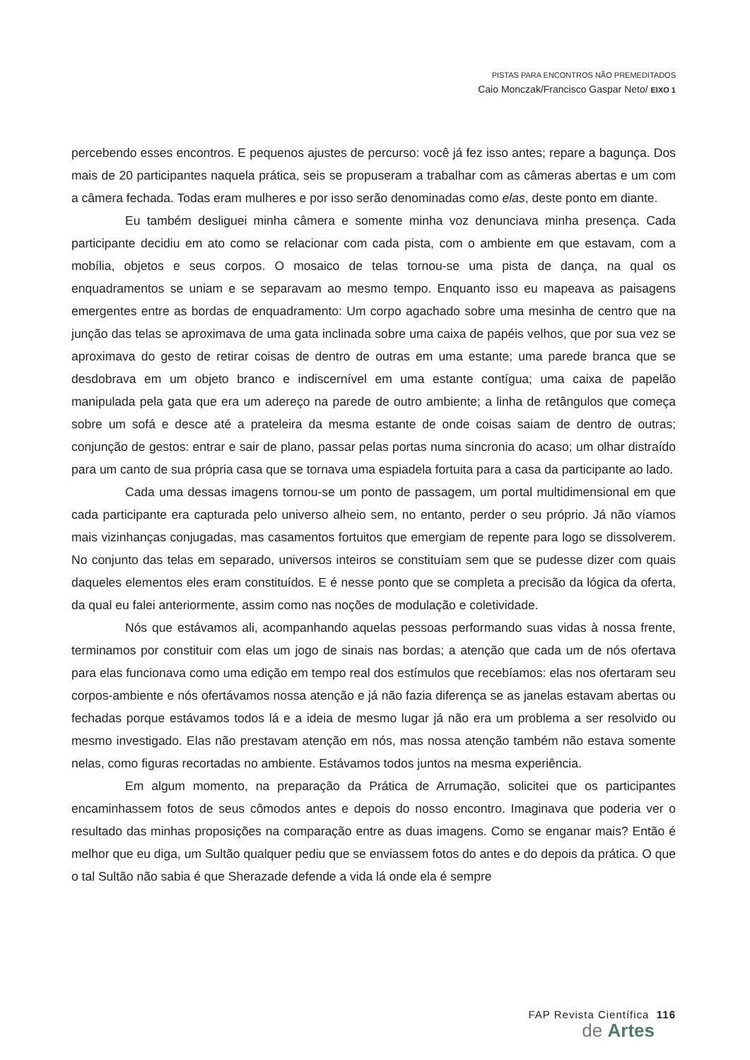PISTAS PARA ENCONTROS NÃO PREMEDITADOS
Caio Monczak/Francisco Gaspar Neto/ EIXO 1
percebendo esses encontros. E pequenos ajustes de percurso: você já fez isso antes; repare a bagunça. Dos mais de 20 participantes naquela prática, seis se propuseram a trabalhar com as câmeras abertas e um com a câmera fechada. Todas eram mulheres e por isso serão denominadas como elas, deste ponto em diante.
Eu também desliguei minha câmera e somente minha voz denunciava minha presença. Cada participante decidiu em ato como se relacionar com cada pista, com o ambiente em que estavam, com a mobília, objetos e seus corpos. O mosaico de telas tornou-se uma pista de dança, na qual os enquadramentos se uniam e se separavam ao mesmo tempo. Enquanto isso eu mapeava as paisagens emergentes entre as bordas de enquadramento: Um corpo agachado sobre uma mesinha de centro que na junção das telas se aproximava de uma gata inclinada sobre uma caixa de papéis velhos, que por sua vez se aproximava do gesto de retirar coisas de dentro de outras em uma estante; uma parede branca que se desdobrava em um objeto branco e indiscernível em uma estante contígua; uma caixa de papelão manipulada pela gata que era um adereço na parede de outro ambiente; a linha de retângulos que começa sobre um sofá e desce até a prateleira da mesma estante de onde coisas saiam de dentro de outras; conjunção de gestos: entrar e sair de plano, passar pelas portas numa sincronia do acaso; um olhar distraído para um canto de sua própria casa que se tornava uma espiadela fortuita para a casa da participante ao lado.
Cada uma dessas imagens tornou-se um ponto de passagem, um portal multidimensional em que cada participante era capturada pelo universo alheio sem, no entanto, perder o seu próprio. Já não víamos mais vizinhanças conjugadas, mas casamentos fortuitos que emergiam de repente para logo se dissolverem. No conjunto das telas em separado, universos inteiros se constituíam sem que se pudesse dizer com quais daqueles elementos eles eram constituídos. E é nesse ponto que se completa a precisão da lógica da oferta, da qual eu falei anteriormente, assim como nas noções de modulação e coletividade.
Nós que estávamos ali, acompanhando aquelas pessoas performando suas vidas à nossa frente, terminamos por constituir com elas um jogo de sinais nas bordas; a atenção que cada um de nós ofertava para elas funcionava como uma edição em tempo real dos estímulos que recebíamos: elas nos ofertaram seu corpos-ambiente e nós ofertávamos nossa atenção e já não fazia diferença se as janelas estavam abertas ou fechadas porque estávamos todos lá e a ideia de mesmo lugar já não era um problema a ser resolvido ou mesmo investigado. Elas não prestavam atenção em nós, mas nossa atenção também não estava somente nelas, como figuras recortadas no ambiente. Estávamos todos juntos na mesma experiência.
Em algum momento, na preparação da Prática de Arrumação, solicitei que os participantes encaminhassem fotos de seus cômodos antes e depois do nosso encontro. Imaginava que poderia ver o resultado das minhas proposições na comparação entre as duas imagens. Como se enganar mais? Então é melhor que eu diga, um Sultão qualquer pediu que se enviassem fotos do antes e do depois da prática. O que o tal Sultão não sabia é que Sherazade defende a vida lá onde ela é sempre
FAP Revista Científica 116
de Artes